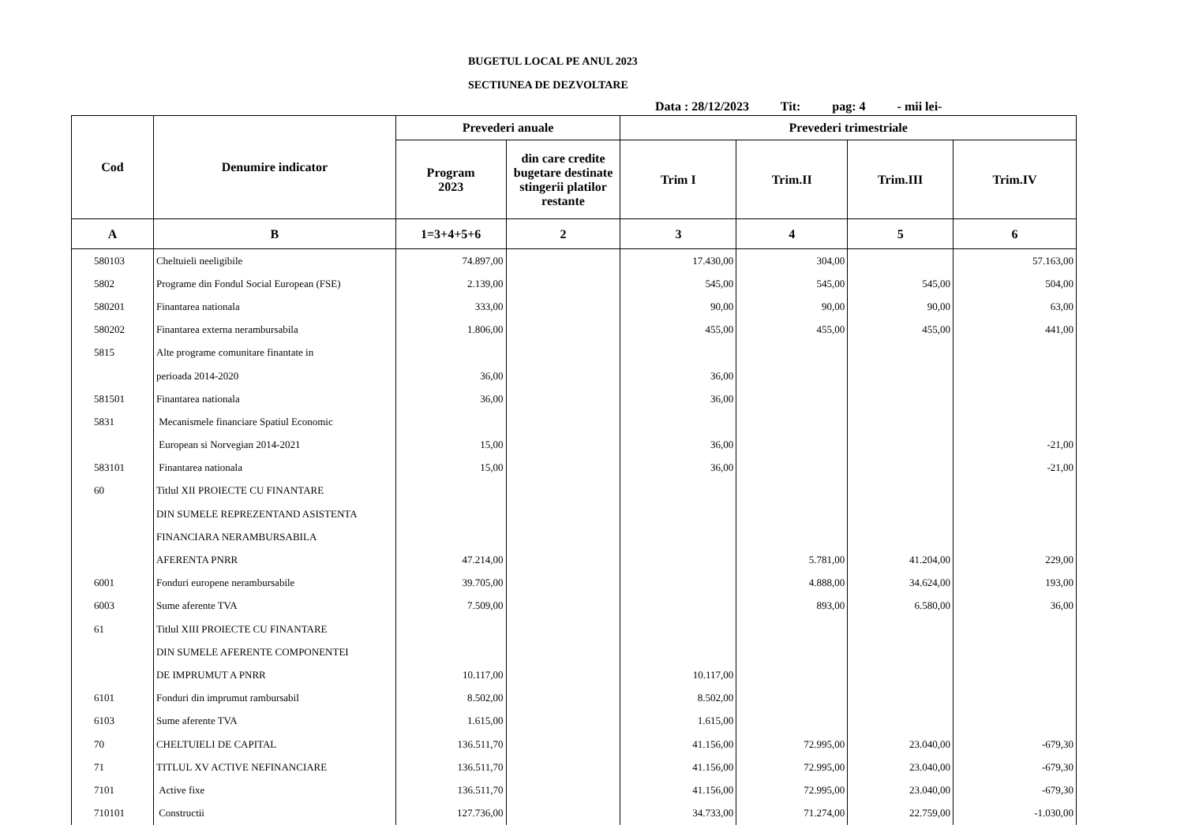BUGETUL LOCAL PE ANUL 2023
SECTIUNEA DE DEZVOLTARE
Data : 28/12/2023 Tit: pag: 4 - mii lei-
| Cod | Denumire indicator | Prevederi anuale | | Prevederi trimestriale | | | |
| --- | --- | --- | --- | --- | --- | --- | --- |
| | | Program 2023 | din care credite bugetare destinate stingerii platilor restante | Trim I | Trim.II | Trim.III | Trim.IV |
| A | B | 1=3+4+5+6 | 2 | 3 | 4 | 5 | 6 |
| 580103 | Cheltuieli neeligibile | 74.897,00 | | 17.430,00 | 304,00 | | 57.163,00 |
| 5802 | Programe din Fondul Social European (FSE) | 2.139,00 | | 545,00 | 545,00 | 545,00 | 504,00 |
| 580201 | Finantarea nationala | 333,00 | | 90,00 | 90,00 | 90,00 | 63,00 |
| 580202 | Finantarea externa nerambursabila | 1.806,00 | | 455,00 | 455,00 | 455,00 | 441,00 |
| 5815 | Alte programe comunitare finantate in | | | | | | |
| | perioada 2014-2020 | 36,00 | | 36,00 | | | |
| 581501 | Finantarea nationala | 36,00 | | 36,00 | | | |
| 5831 | Mecanismele financiare Spatiul Economic | | | | | | |
| | European si Norvegian 2014-2021 | 15,00 | | 36,00 | | | -21,00 |
| 583101 | Finantarea nationala | 15,00 | | 36,00 | | | -21,00 |
| 60 | Titlul XII PROIECTE CU FINANTARE | | | | | | |
| | DIN SUMELE REPREZENTAND ASISTENTA | | | | | | |
| | FINANCIARA NERAMBURSABILA | | | | | | |
| | AFERENTA PNRR | 47.214,00 | | | 5.781,00 | 41.204,00 | 229,00 |
| 6001 | Fonduri europene nerambursabile | 39.705,00 | | | 4.888,00 | 34.624,00 | 193,00 |
| 6003 | Sume aferente TVA | 7.509,00 | | | 893,00 | 6.580,00 | 36,00 |
| 61 | Titlul XIII PROIECTE CU FINANTARE | | | | | | |
| | DIN SUMELE AFERENTE COMPONENTEI | | | | | | |
| | DE IMPRUMUT A PNRR | 10.117,00 | | 10.117,00 | | | |
| 6101 | Fonduri din imprumut rambursabil | 8.502,00 | | 8.502,00 | | | |
| 6103 | Sume aferente TVA | 1.615,00 | | 1.615,00 | | | |
| 70 | CHELTUIELI DE CAPITAL | 136.511,70 | | 41.156,00 | 72.995,00 | 23.040,00 | -679,30 |
| 71 | TITLUL XV ACTIVE NEFINANCIARE | 136.511,70 | | 41.156,00 | 72.995,00 | 23.040,00 | -679,30 |
| 7101 | Active fixe | 136.511,70 | | 41.156,00 | 72.995,00 | 23.040,00 | -679,30 |
| 710101 | Constructii | 127.736,00 | | 34.733,00 | 71.274,00 | 22.759,00 | -1.030,00 |